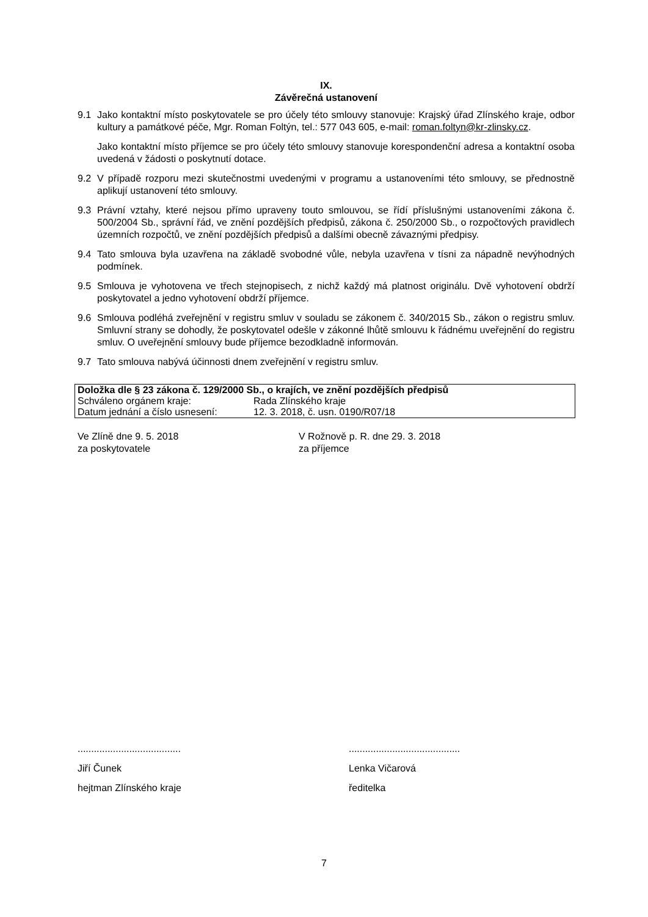IX.
Závěrečná ustanovení
9.1 Jako kontaktní místo poskytovatele se pro účely této smlouvy stanovuje: Krajský úřad Zlínského kraje, odbor kultury a památkové péče, Mgr. Roman Foltýn, tel.: 577 043 605, e-mail: roman.foltyn@kr-zlinsky.cz.
Jako kontaktní místo příjemce se pro účely této smlouvy stanovuje korespondenční adresa a kontaktní osoba uvedená v žádosti o poskytnutí dotace.
9.2 V případě rozporu mezi skutečnostmi uvedenými v programu a ustanoveními této smlouvy, se přednostně aplikují ustanovení této smlouvy.
9.3 Právní vztahy, které nejsou přímo upraveny touto smlouvou, se řídí příslušnými ustanoveními zákona č. 500/2004 Sb., správní řád, ve znění pozdějších předpisů, zákona č. 250/2000 Sb., o rozpočtových pravidlech územních rozpočtů, ve znění pozdějších předpisů a dalšími obecně závaznými předpisy.
9.4 Tato smlouva byla uzavřena na základě svobodné vůle, nebyla uzavřena v tísni za nápadně nevýhodných podmínek.
9.5 Smlouva je vyhotovena ve třech stejnopisech, z nichž každý má platnost originálu. Dvě vyhotovení obdrží poskytovatel a jedno vyhotovení obdrží příjemce.
9.6 Smlouva podléhá zveřejnění v registru smluv v souladu se zákonem č. 340/2015 Sb., zákon o registru smluv. Smluvní strany se dohodly, že poskytovatel odešle v zákonné lhůtě smlouvu k řádnému uveřejnění do registru smluv. O uveřejnění smlouvy bude příjemce bezodkladně informován.
9.7 Tato smlouva nabývá účinnosti dnem zveřejnění v registru smluv.
| Doložka dle § 23 zákona č. 129/2000 Sb., o krajích, ve znění pozdějších předpisů | |
| Schváleno orgánem kraje: | Rada Zlínského kraje |
| Datum jednání a číslo usnesení: | 12. 3. 2018, č. usn. 0190/R07/18 |
Ve Zlíně dne 9. 5. 2018
za poskytovatele
V Rožnově p. R. dne 29. 3. 2018
za příjemce
......................................
Jiří Čunek
hejtman Zlínského kraje
.........................................
Lenka Vičarová
ředitelka
7